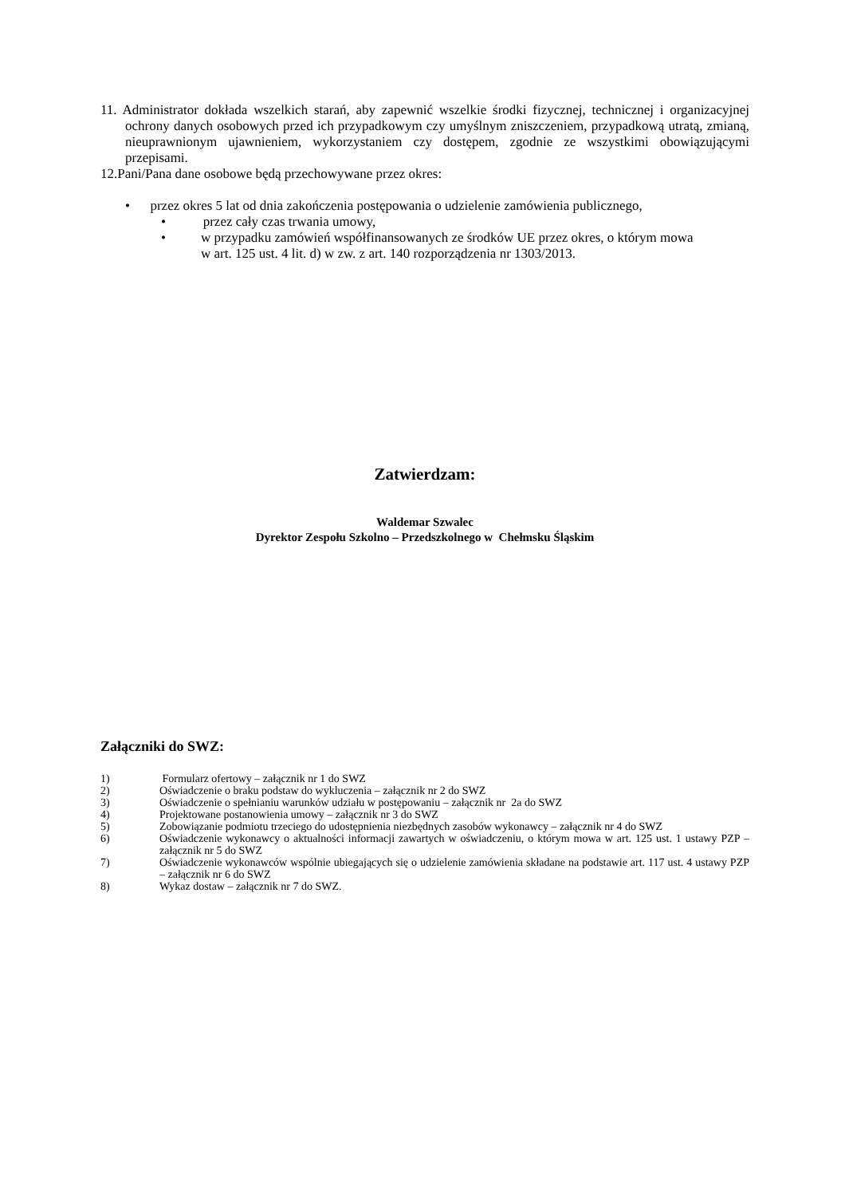11. Administrator dokłada wszelkich starań, aby zapewnić wszelkie środki fizycznej, technicznej i organizacyjnej ochrony danych osobowych przed ich przypadkowym czy umyślnym zniszczeniem, przypadkową utratą, zmianą, nieuprawnionym ujawnieniem, wykorzystaniem czy dostępem, zgodnie ze wszystkimi obowiązującymi przepisami.
12.Pani/Pana dane osobowe będą przechowywane przez okres:
• przez okres 5 lat od dnia zakończenia postępowania o udzielenie zamówienia publicznego,
• przez cały czas trwania umowy,
• w przypadku zamówień współfinansowanych ze środków UE przez okres, o którym mowa w art. 125 ust. 4 lit. d) w zw. z art. 140 rozporządzenia nr 1303/2013.
Zatwierdzam:
Waldemar Szwalec
Dyrektor Zespołu Szkolno – Przedszkolnego w Chełmsku Śląskim
Załączniki do SWZ:
1) Formularz ofertowy – załącznik nr 1 do SWZ
2) Oświadczenie o braku podstaw do wykluczenia – załącznik nr 2 do SWZ
3) Oświadczenie o spełnianiu warunków udziału w postępowaniu – załącznik nr 2a do SWZ
4) Projektowane postanowienia umowy – załącznik nr 3 do SWZ
5) Zobowiązanie podmiotu trzeciego do udostępnienia niezbędnych zasobów wykonawcy – załącznik nr 4 do SWZ
6) Oświadczenie wykonawcy o aktualności informacji zawartych w oświadczeniu, o którym mowa w art. 125 ust. 1 ustawy PZP – załącznik nr 5 do SWZ
7) Oświadczenie wykonawców wspólnie ubiegających się o udzielenie zamówienia składane na podstawie art. 117 ust. 4 ustawy PZP – załącznik nr 6 do SWZ
8) Wykaz dostaw – załącznik nr 7 do SWZ.